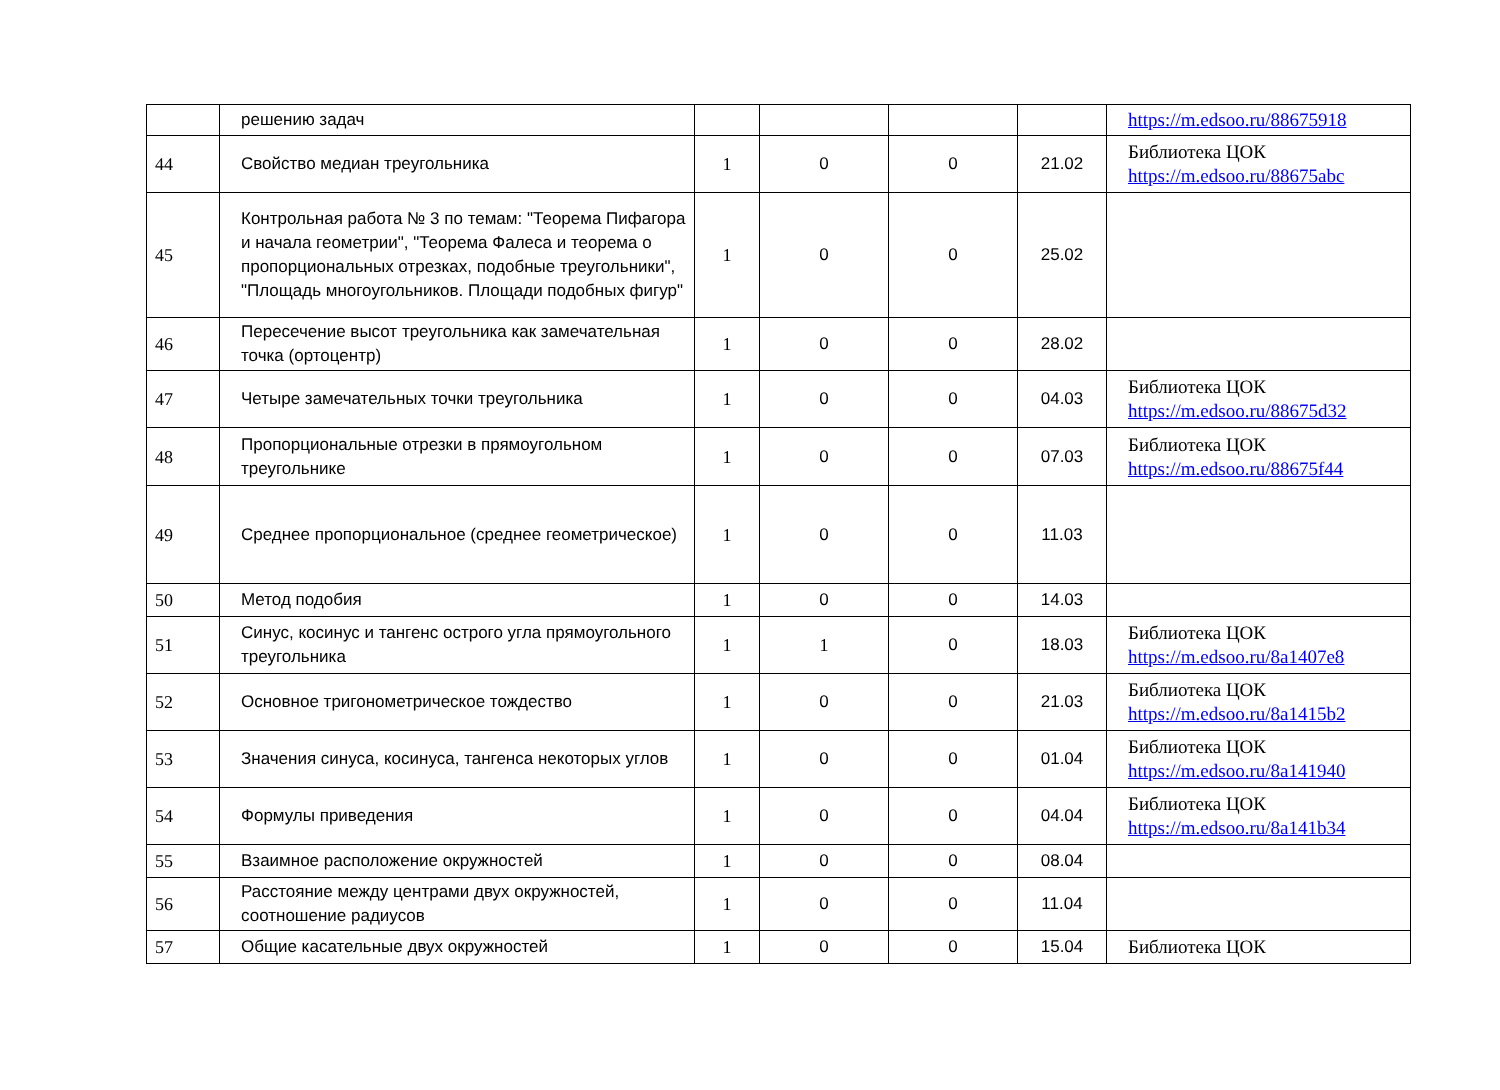| | решению задач | | | | | https://m.edsoo.ru/88675918 |
| 44 | Свойство медиан треугольника | 1 | 0 | 0 | 21.02 | Библиотека ЦОК https://m.edsoo.ru/88675abc |
| 45 | Контрольная работа № 3 по темам: "Теорема Пифагора и начала геометрии", "Теорема Фалеса и теорема о пропорциональных отрезках, подобные треугольники", "Площадь многоугольников. Площади подобных фигур" | 1 | 0 | 0 | 25.02 | |
| 46 | Пересечение высот треугольника как замечательная точка (ортоцентр) | 1 | 0 | 0 | 28.02 | |
| 47 | Четыре замечательных точки треугольника | 1 | 0 | 0 | 04.03 | Библиотека ЦОК https://m.edsoo.ru/88675d32 |
| 48 | Пропорциональные отрезки в прямоугольном треугольнике | 1 | 0 | 0 | 07.03 | Библиотека ЦОК https://m.edsoo.ru/88675f44 |
| 49 | Среднее пропорциональное (среднее геометрическое) | 1 | 0 | 0 | 11.03 | |
| 50 | Метод подобия | 1 | 0 | 0 | 14.03 | |
| 51 | Синус, косинус и тангенс острого угла прямоугольного треугольника | 1 | 1 | 0 | 18.03 | Библиотека ЦОК https://m.edsoo.ru/8a1407e8 |
| 52 | Основное тригонометрическое тождество | 1 | 0 | 0 | 21.03 | Библиотека ЦОК https://m.edsoo.ru/8a1415b2 |
| 53 | Значения синуса, косинуса, тангенса некоторых углов | 1 | 0 | 0 | 01.04 | Библиотека ЦОК https://m.edsoo.ru/8a141940 |
| 54 | Формулы приведения | 1 | 0 | 0 | 04.04 | Библиотека ЦОК https://m.edsoo.ru/8a141b34 |
| 55 | Взаимное расположение окружностей | 1 | 0 | 0 | 08.04 | |
| 56 | Расстояние между центрами двух окружностей, соотношение радиусов | 1 | 0 | 0 | 11.04 | |
| 57 | Общие касательные двух окружностей | 1 | 0 | 0 | 15.04 | Библиотека ЦОК |